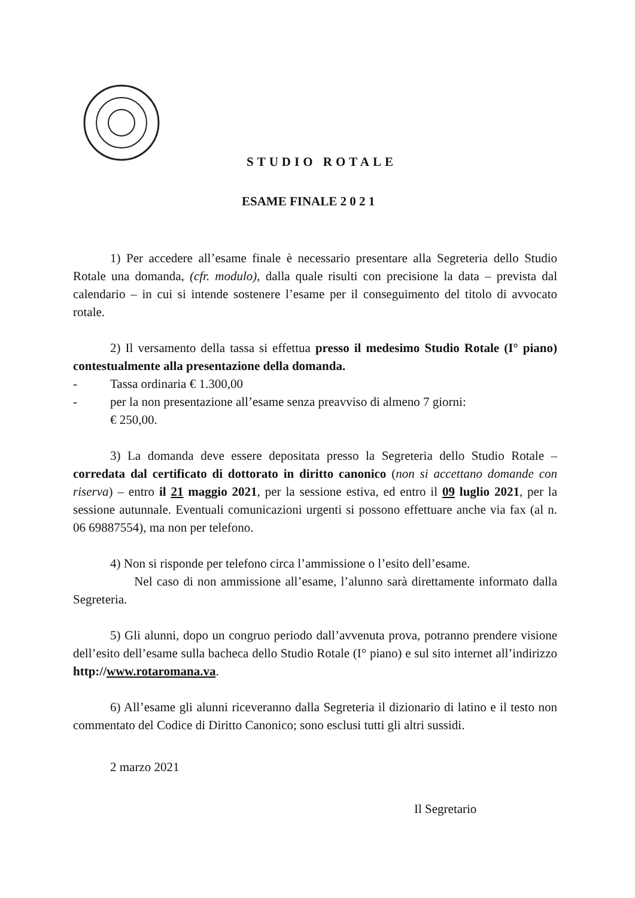STUDIO ROTALE
ESAME FINALE 2 0 2 1
1) Per accedere all’esame finale è necessario presentare alla Segreteria dello Studio Rotale una domanda, (cfr. modulo), dalla quale risulti con precisione la data – prevista dal calendario – in cui si intende sostenere l’esame per il conseguimento del titolo di avvocato rotale.
2) Il versamento della tassa si effettua presso il medesimo Studio Rotale (I° piano) contestualmente alla presentazione della domanda.
- Tassa ordinaria € 1.300,00
- per la non presentazione all’esame senza preavviso di almeno 7 giorni:
€ 250,00.
3) La domanda deve essere depositata presso la Segreteria dello Studio Rotale – corredata dal certificato di dottorato in diritto canonico (non si accettano domande con riserva) – entro il 21 maggio 2021, per la sessione estiva, ed entro il 09 luglio 2021, per la sessione autunnale. Eventuali comunicazioni urgenti si possono effettuare anche via fax (al n. 06 69887554), ma non per telefono.
4) Non si risponde per telefono circa l’ammissione o l’esito dell’esame.
Nel caso di non ammissione all’esame, l’alunno sarà direttamente informato dalla Segreteria.
5) Gli alunni, dopo un congruo periodo dall’avvenuta prova, potranno prendere visione dell’esito dell’esame sulla bacheca dello Studio Rotale (I° piano) e sul sito internet all’indirizzo http://www.rotaromana.va.
6) All’esame gli alunni riceveranno dalla Segreteria il dizionario di latino e il testo non commentato del Codice di Diritto Canonico; sono esclusi tutti gli altri sussidi.
2 marzo 2021
Il Segretario